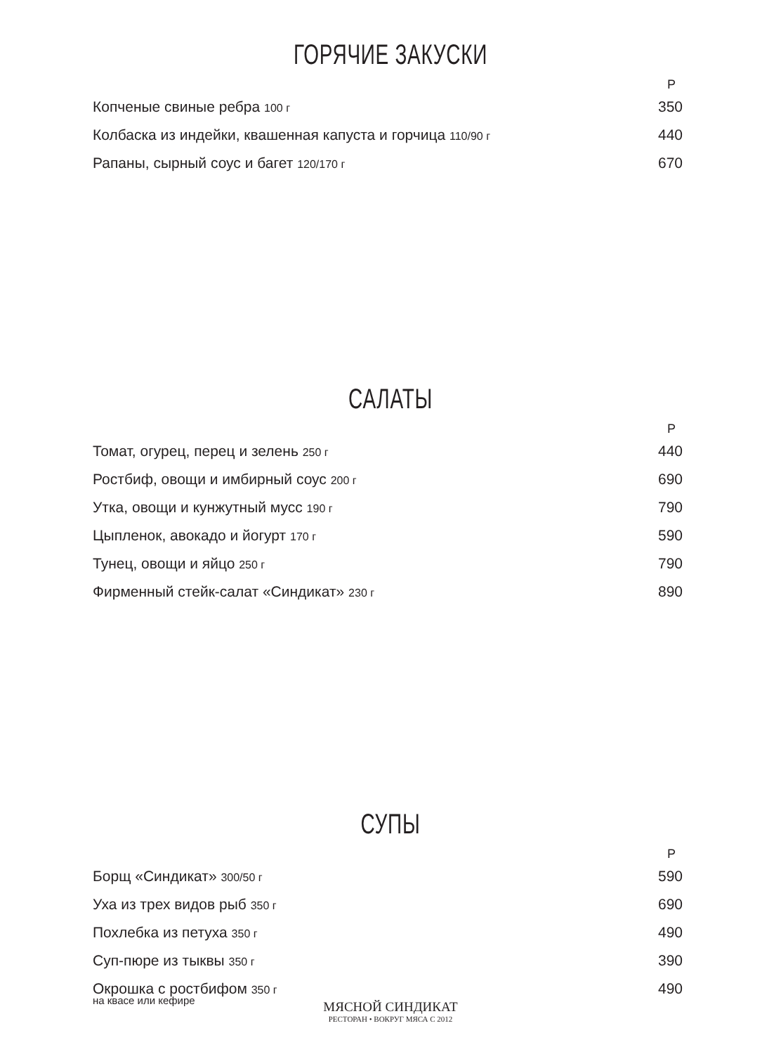ГОРЯЧИЕ ЗАКУСКИ
| | Р |
| Копченые свиные ребра 100 г | 350 |
| Колбаска из индейки, квашенная капуста и горчица 110/90 г | 440 |
| Рапаны, сырный соус и багет 120/170 г | 670 |
САЛАТЫ
| | Р |
| Томат, огурец, перец и зелень 250 г | 440 |
| Ростбиф, овощи и имбирный соус 200 г | 690 |
| Утка, овощи и кунжутный мусс 190 г | 790 |
| Цыпленок, авокадо и йогурт 170 г | 590 |
| Тунец, овощи и яйцо 250 г | 790 |
| Фирменный стейк-салат «Синдикат» 230 г | 890 |
СУПЫ
| | Р |
| Борщ «Синдикат» 300/50 г | 590 |
| Уха из трех видов рыб 350 г | 690 |
| Похлебка из петуха 350 г | 490 |
| Суп-пюре из тыквы 350 г | 390 |
| Окрошка с ростбифом 350 г на квасе или кефире | 490 |
МЯСНОЙ СИНДИКАТ
РЕСТОРАН • ВОКРУГ МЯСА С 2012